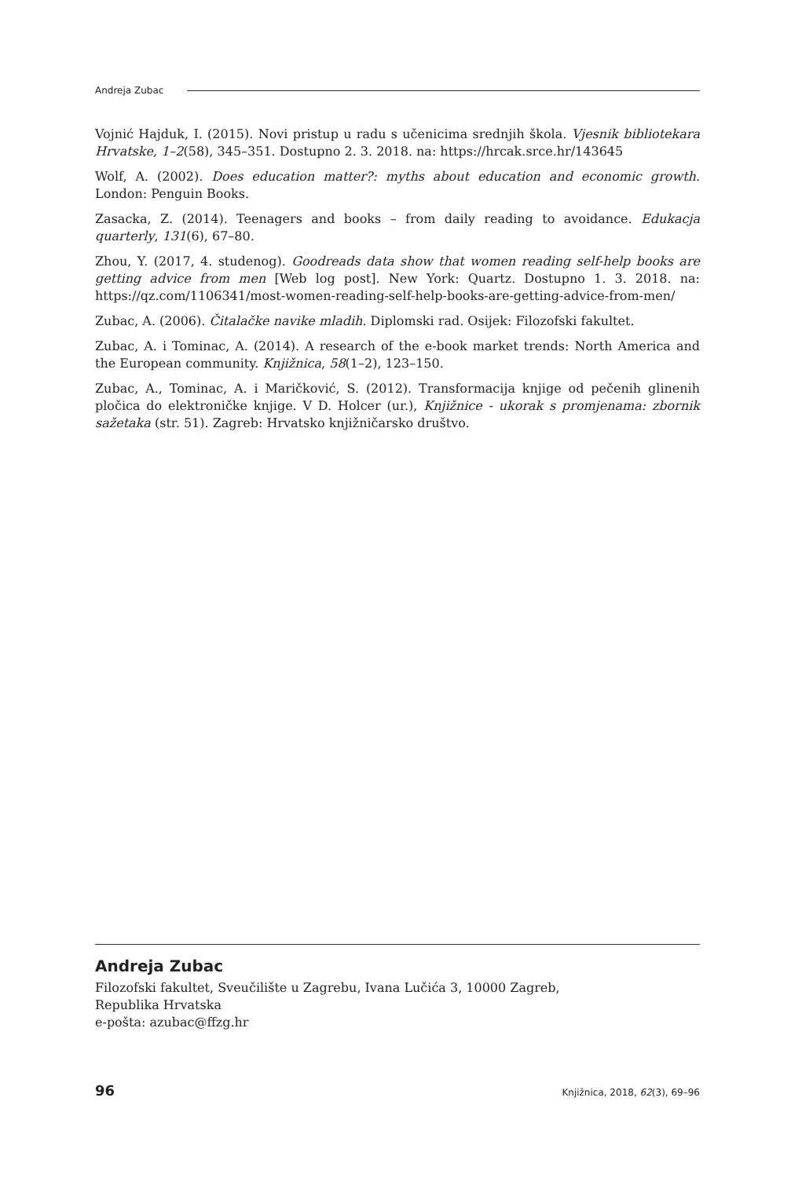Andreja Zubac
Vojnić Hajduk, I. (2015). Novi pristup u radu s učenicima srednjih škola. Vjesnik bibliotekara Hrvatske, 1–2(58), 345–351. Dostupno 2. 3. 2018. na: https://hrcak.srce.hr/143645
Wolf, A. (2002). Does education matter?: myths about education and economic growth. London: Penguin Books.
Zasacka, Z. (2014). Teenagers and books – from daily reading to avoidance. Edukacja quarterly, 131(6), 67–80.
Zhou, Y. (2017, 4. studenog). Goodreads data show that women reading self-help books are getting advice from men [Web log post]. New York: Quartz. Dostupno 1. 3. 2018. na: https://qz.com/1106341/most-women-reading-self-help-books-are-getting-advice-from-men/
Zubac, A. (2006). Čitalačke navike mladih. Diplomski rad. Osijek: Filozofski fakultet.
Zubac, A. i Tominac, A. (2014). A research of the e-book market trends: North America and the European community. Knjižnica, 58(1–2), 123–150.
Zubac, A., Tominac, A. i Maričković, S. (2012). Transformacija knjige od pečenih glinenih pločica do elektroničke knjige. V D. Holcer (ur.), Knjižnice - ukorak s promjenama: zbornik sažetaka (str. 51). Zagreb: Hrvatsko knjižničarsko društvo.
Andreja Zubac
Filozofski fakultet, Sveučilište u Zagrebu, Ivana Lučića 3, 10000 Zagreb,
Republika Hrvatska
e-pošta: azubac@ffzg.hr
96 Knjižnica, 2018, 62(3), 69–96